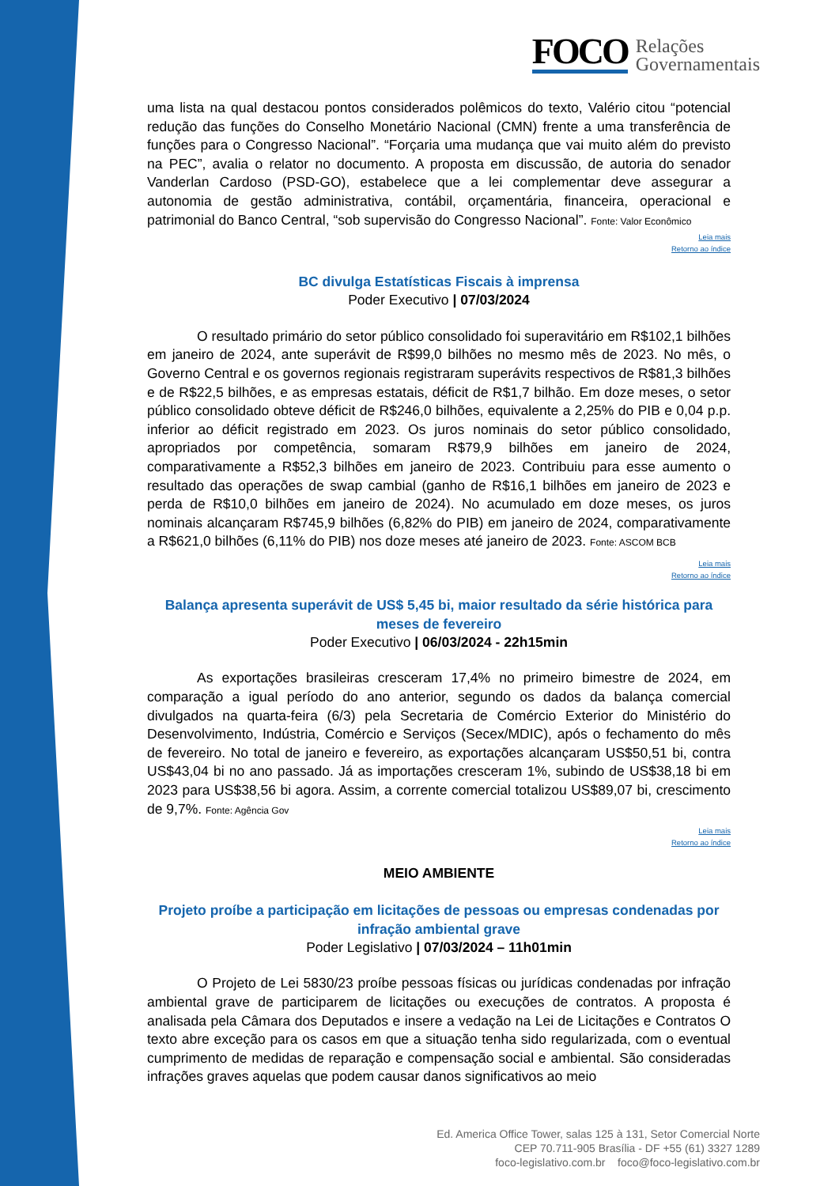FOCO Relações
Governamentais
uma lista na qual destacou pontos considerados polêmicos do texto, Valério citou “potencial redução das funções do Conselho Monetário Nacional (CMN) frente a uma transferência de funções para o Congresso Nacional”. “Forçaria uma mudança que vai muito além do previsto na PEC”, avalia o relator no documento. A proposta em discussão, de autoria do senador Vanderlan Cardoso (PSD-GO), estabelece que a lei complementar deve assegurar a autonomia de gestão administrativa, contábil, orçamentária, financeira, operacional e patrimonial do Banco Central, “sob supervisão do Congresso Nacional”. Fonte: Valor Econômico
Leia mais
Retorno ao índice
BC divulga Estatísticas Fiscais à imprensa
Poder Executivo | 07/03/2024
O resultado primário do setor público consolidado foi superavitário em R$102,1 bilhões em janeiro de 2024, ante superávit de R$99,0 bilhões no mesmo mês de 2023. No mês, o Governo Central e os governos regionais registraram superávits respectivos de R$81,3 bilhões e de R$22,5 bilhões, e as empresas estatais, déficit de R$1,7 bilhão. Em doze meses, o setor público consolidado obteve déficit de R$246,0 bilhões, equivalente a 2,25% do PIB e 0,04 p.p. inferior ao déficit registrado em 2023. Os juros nominais do setor público consolidado, apropriados por competência, somaram R$79,9 bilhões em janeiro de 2024, comparativamente a R$52,3 bilhões em janeiro de 2023. Contribuiu para esse aumento o resultado das operações de swap cambial (ganho de R$16,1 bilhões em janeiro de 2023 e perda de R$10,0 bilhões em janeiro de 2024). No acumulado em doze meses, os juros nominais alcançaram R$745,9 bilhões (6,82% do PIB) em janeiro de 2024, comparativamente a R$621,0 bilhões (6,11% do PIB) nos doze meses até janeiro de 2023. Fonte: ASCOM BCB
Leia mais
Retorno ao índice
Balança apresenta superávit de US$ 5,45 bi, maior resultado da série histórica para meses de fevereiro
Poder Executivo | 06/03/2024 - 22h15min
As exportações brasileiras cresceram 17,4% no primeiro bimestre de 2024, em comparação a igual período do ano anterior, segundo os dados da balança comercial divulgados na quarta-feira (6/3) pela Secretaria de Comércio Exterior do Ministério do Desenvolvimento, Indústria, Comércio e Serviços (Secex/MDIC), após o fechamento do mês de fevereiro. No total de janeiro e fevereiro, as exportações alcançaram US$50,51 bi, contra US$43,04 bi no ano passado. Já as importações cresceram 1%, subindo de US$38,18 bi em 2023 para US$38,56 bi agora. Assim, a corrente comercial totalizou US$89,07 bi, crescimento de 9,7%. Fonte: Agência Gov
Leia mais
Retorno ao índice
MEIO AMBIENTE
Projeto proíbe a participação em licitações de pessoas ou empresas condenadas por infração ambiental grave
Poder Legislativo | 07/03/2024 – 11h01min
O Projeto de Lei 5830/23 proíbe pessoas físicas ou jurídicas condenadas por infração ambiental grave de participarem de licitações ou execuções de contratos. A proposta é analisada pela Câmara dos Deputados e insere a vedação na Lei de Licitações e Contratos O texto abre exceção para os casos em que a situação tenha sido regularizada, com o eventual cumprimento de medidas de reparação e compensação social e ambiental. São consideradas infrações graves aquelas que podem causar danos significativos ao meio
Ed. America Office Tower, salas 125 à 131, Setor Comercial Norte
CEP 70.711-905 Brasília - DF +55 (61) 3327 1289
foco-legislativo.com.br foco@foco-legislativo.com.br